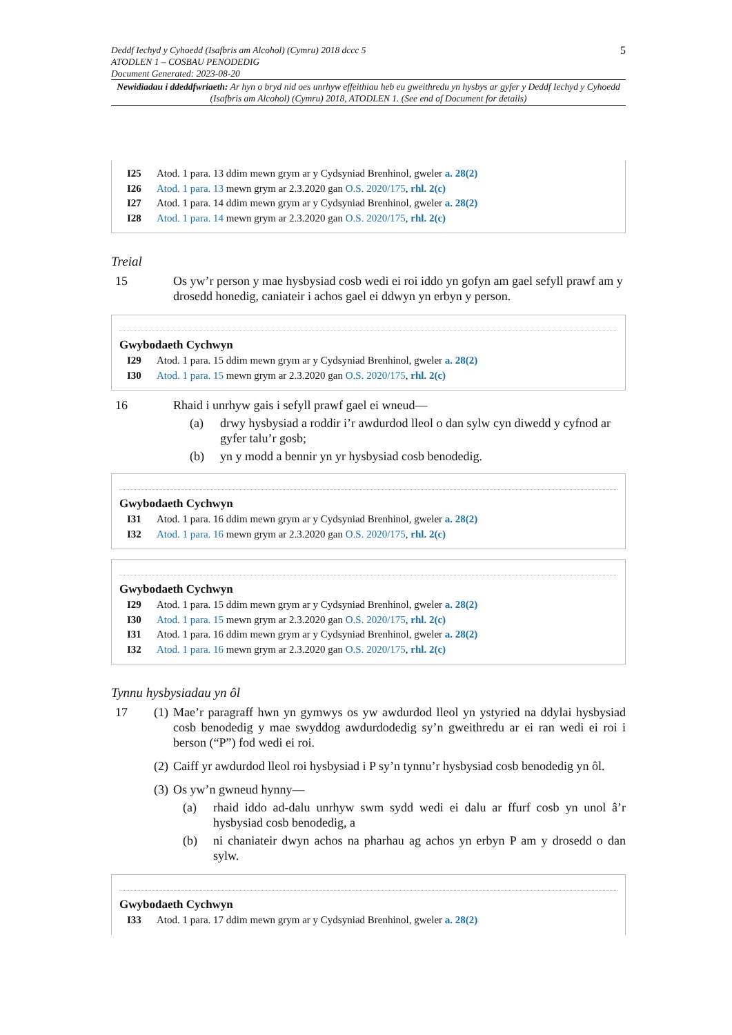Deddf Iechyd y Cyhoedd (Isafbris am Alcohol) (Cymru) 2018 dccc 5
ATODLEN 1 – COSBAU PENODEDIG
Document Generated: 2023-08-20
5
Newidiadau i ddeddfwriaeth: Ar hyn o bryd nid oes unrhyw effeithiau heb eu gweithredu yn hysbys ar gyfer y Deddf Iechyd y Cyhoedd (Isafbris am Alcohol) (Cymru) 2018, ATODLEN 1. (See end of Document for details)
I25 Atod. 1 para. 13 ddim mewn grym ar y Cydsyniad Brenhinol, gweler a. 28(2)
I26 Atod. 1 para. 13 mewn grym ar 2.3.2020 gan O.S. 2020/175, rhl. 2(c)
I27 Atod. 1 para. 14 ddim mewn grym ar y Cydsyniad Brenhinol, gweler a. 28(2)
I28 Atod. 1 para. 14 mewn grym ar 2.3.2020 gan O.S. 2020/175, rhl. 2(c)
Treial
15 Os yw’r person y mae hysbysiad cosb wedi ei roi iddo yn gofyn am gael sefyll prawf am y drosedd honedig, caniateir i achos gael ei ddwyn yn erbyn y person.
Gwybodaeth Cychwyn
I29 Atod. 1 para. 15 ddim mewn grym ar y Cydsyniad Brenhinol, gweler a. 28(2)
I30 Atod. 1 para. 15 mewn grym ar 2.3.2020 gan O.S. 2020/175, rhl. 2(c)
16 Rhaid i unrhyw gais i sefyll prawf gael ei wneud—
(a) drwy hysbysiad a roddir i’r awdurdod lleol o dan sylw cyn diwedd y cyfnod ar gyfer talu’r gosb;
(b) yn y modd a bennir yn yr hysbysiad cosb benodedig.
Gwybodaeth Cychwyn
I31 Atod. 1 para. 16 ddim mewn grym ar y Cydsyniad Brenhinol, gweler a. 28(2)
I32 Atod. 1 para. 16 mewn grym ar 2.3.2020 gan O.S. 2020/175, rhl. 2(c)
Gwybodaeth Cychwyn
I29 Atod. 1 para. 15 ddim mewn grym ar y Cydsyniad Brenhinol, gweler a. 28(2)
I30 Atod. 1 para. 15 mewn grym ar 2.3.2020 gan O.S. 2020/175, rhl. 2(c)
I31 Atod. 1 para. 16 ddim mewn grym ar y Cydsyniad Brenhinol, gweler a. 28(2)
I32 Atod. 1 para. 16 mewn grym ar 2.3.2020 gan O.S. 2020/175, rhl. 2(c)
Tynnu hysbysiadau yn ôl
17 (1)
Mae’r paragraff hwn yn gymwys os yw awdurdod lleol yn ystyried na ddylai hysbysiad cosb benodedig y mae swyddog awdurdodedig sy’n gweithredu ar ei ran wedi ei roi i berson (“P”) fod wedi ei roi.
(2)
Caiff yr awdurdod lleol roi hysbysiad i P sy’n tynnu’r hysbysiad cosb benodedig yn ôl.
(3)
Os yw’n gwneud hynny—
(a) rhaid iddo ad-dalu unrhyw swm sydd wedi ei dalu ar ffurf cosb yn unol â’r hysbysiad cosb benodedig, a
(b) ni chaniateir dwyn achos na pharhau ag achos yn erbyn P am y drosedd o dan sylw.
Gwybodaeth Cychwyn
I33 Atod. 1 para. 17 ddim mewn grym ar y Cydsyniad Brenhinol, gweler a. 28(2)